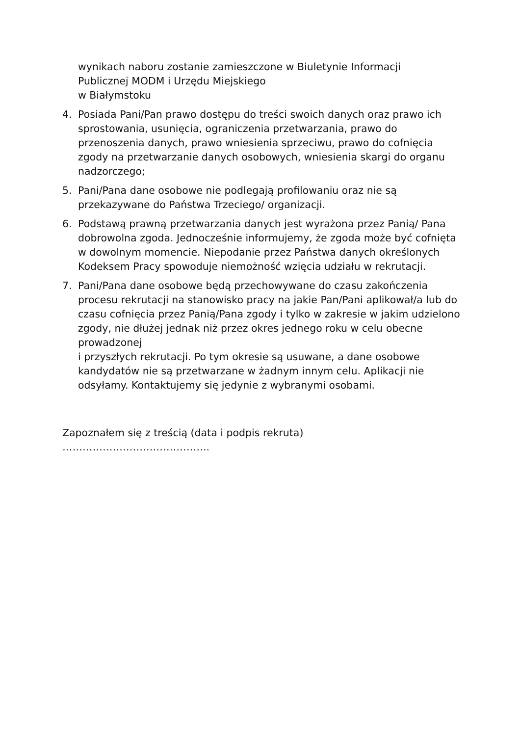wynikach naboru zostanie zamieszczone w Biuletynie Informacji
Publicznej MODM i Urzędu Miejskiego
w Białymstoku
4. Posiada Pani/Pan prawo dostępu do treści swoich danych oraz prawo ich sprostowania, usunięcia, ograniczenia przetwarzania, prawo do przenoszenia danych, prawo wniesienia sprzeciwu, prawo do cofnięcia zgody na przetwarzanie danych osobowych, wniesienia skargi do organu nadzorczego;
5. Pani/Pana dane osobowe nie podlegają profilowaniu oraz nie są przekazywane do Państwa Trzeciego/ organizacji.
6. Podstawą prawną przetwarzania danych jest wyrażona przez Panią/ Pana dobrowolna zgoda. Jednocześnie informujemy, że zgoda może być cofnięta
w dowolnym momencie. Niepodanie przez Państwa danych określonych Kodeksem Pracy spowoduje niemożność wzięcia udziału w rekrutacji.
7. Pani/Pana dane osobowe będą przechowywane do czasu zakończenia procesu rekrutacji na stanowisko pracy na jakie Pan/Pani aplikował/a lub do czasu cofnięcia przez Panią/Pana zgody i tylko w zakresie w jakim udzielono zgody, nie dłużej jednak niż przez okres jednego roku w celu obecne prowadzonej
i przyszłych rekrutacji. Po tym okresie są usuwane, a dane osobowe kandydatów nie są przetwarzane w żadnym innym celu. Aplikacji nie odsyłamy. Kontaktujemy się jedynie z wybranymi osobami.
Zapoznałem się z treścią (data i podpis rekruta)
……………………………………..